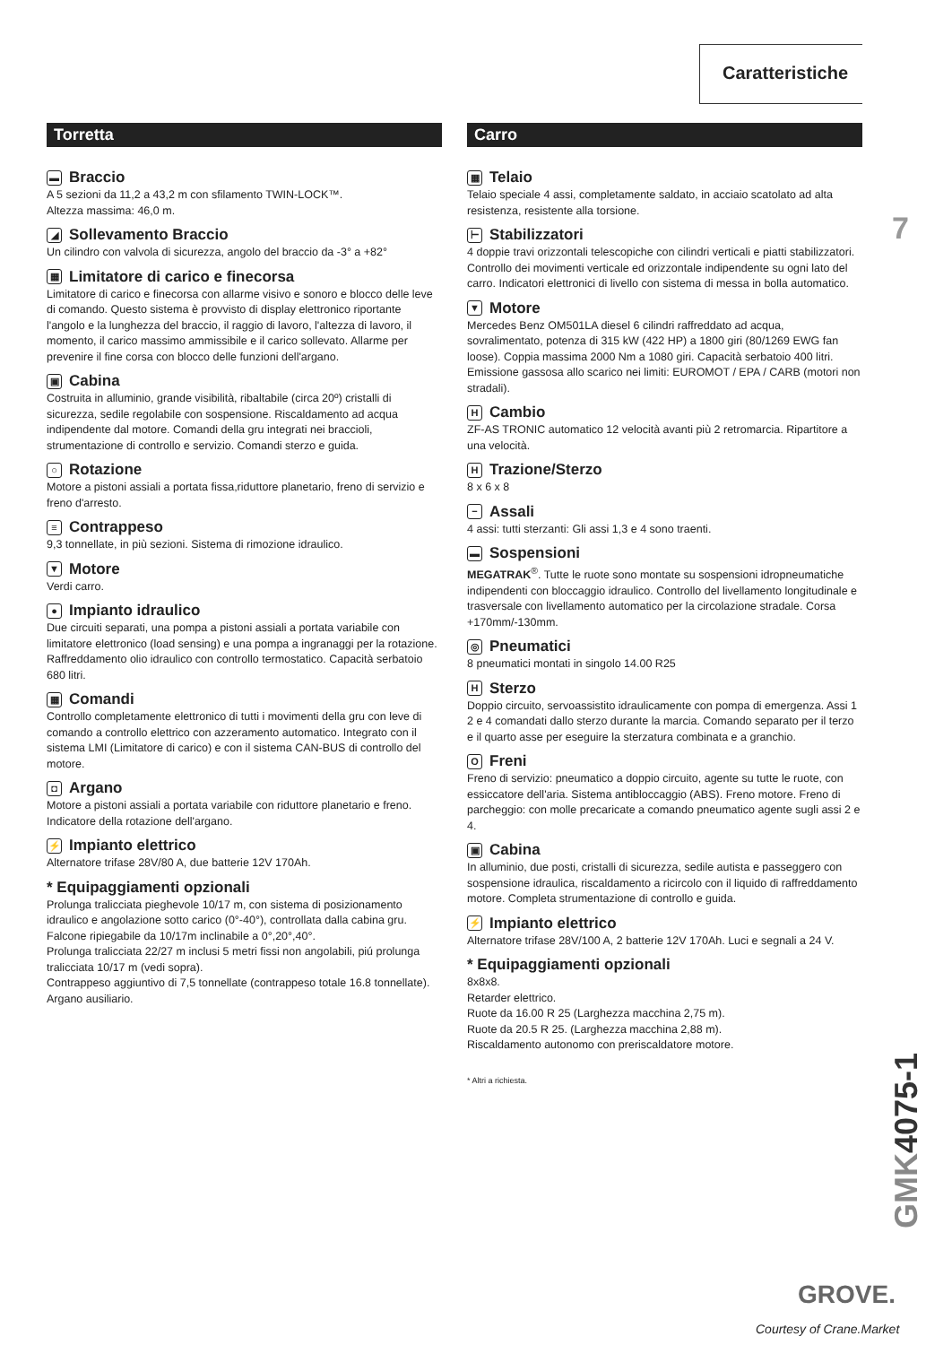Caratteristiche
7
Torretta
▬ Braccio
A 5 sezioni da 11,2 a 43,2 m con sfilamento TWIN-LOCK™.
Altezza massima: 46,0 m.
◢ Sollevamento Braccio
Un cilindro con valvola di sicurezza, angolo del braccio da -3° a +82°
▦ Limitatore di carico e finecorsa
Limitatore di carico e finecorsa con allarme visivo e sonoro e blocco delle leve di comando. Questo sistema è provvisto di display elettronico riportante l'angolo e la lunghezza del braccio, il raggio di lavoro, l'altezza di lavoro, il momento, il carico massimo ammissibile e il carico sollevato. Allarme per prevenire il fine corsa con blocco delle funzioni dell'argano.
▣ Cabina
Costruita in alluminio, grande visibilità, ribaltabile (circa 20º) cristalli di sicurezza, sedile regolabile con sospensione. Riscaldamento ad acqua indipendente dal motore. Comandi della gru integrati nei braccioli, strumentazione di controllo e servizio. Comandi sterzo e guida.
○ Rotazione
Motore a pistoni assiali a portata fissa,riduttore planetario, freno di servizio e freno d'arresto.
≡ Contrappeso
9,3 tonnellate, in più sezioni. Sistema di rimozione idraulico.
▼ Motore
Verdi carro.
● Impianto idraulico
Due circuiti separati, una pompa a pistoni assiali a portata variabile con limitatore elettronico (load sensing) e una pompa a ingranaggi per la rotazione. Raffreddamento olio idraulico con controllo termostatico. Capacità serbatoio 680 litri.
▦ Comandi
Controllo completamente elettronico di tutti i movimenti della gru con leve di comando a controllo elettrico con azzeramento automatico. Integrato con il sistema LMI (Limitatore di carico) e con il sistema CAN-BUS di controllo del motore.
◘ Argano
Motore a pistoni assiali a portata variabile con riduttore planetario e freno. Indicatore della rotazione dell'argano.
⚡ Impianto elettrico
Alternatore trifase 28V/80 A, due batterie 12V 170Ah.
* Equipaggiamenti opzionali
Prolunga tralicciata pieghevole 10/17 m, con sistema di posizionamento idraulico e angolazione sotto carico (0°-40°), controllata dalla cabina gru.
Falcone ripiegabile da 10/17m inclinabile a 0°,20°,40°.
Prolunga tralicciata 22/27 m inclusi 5 metri fissi non angolabili, piú prolunga tralicciata 10/17 m (vedi sopra).
Contrappeso aggiuntivo di 7,5 tonnellate (contrappeso totale 16.8 tonnellate).
Argano ausiliario.
Carro
▦ Telaio
Telaio speciale 4 assi, completamente saldato, in acciaio scatolato ad alta resistenza, resistente alla torsione.
⊢ Stabilizzatori
4 doppie travi orizzontali telescopiche con cilindri verticali e piatti stabilizzatori. Controllo dei movimenti verticale ed orizzontale indipendente su ogni lato del carro. Indicatori elettronici di livello con sistema di messa in bolla automatico.
▼ Motore
Mercedes Benz OM501LA diesel 6 cilindri raffreddato ad acqua, sovralimentato, potenza di 315 kW (422 HP) a 1800 giri (80/1269 EWG fan loose). Coppia massima 2000 Nm a 1080 giri. Capacità serbatoio 400 litri. Emissione gassosa allo scarico nei limiti: EUROMOT / EPA / CARB (motori non stradali).
H Cambio
ZF-AS TRONIC automatico 12 velocità avanti più 2 retromarcia. Ripartitore a una velocità.
H Trazione/Sterzo
8 x 6 x 8
− Assali
4 assi: tutti sterzanti: Gli assi 1,3 e 4 sono traenti.
▬ Sospensioni
MEGATRAK<sup>®</sup>. Tutte le ruote sono montate su sospensioni idropneumatiche indipendenti con bloccaggio idraulico. Controllo del livellamento longitudinale e trasversale con livellamento automatico per la circolazione stradale. Corsa +170mm/-130mm.
◎ Pneumatici
8 pneumatici montati in singolo 14.00 R25
H Sterzo
Doppio circuito, servoassistito idraulicamente con pompa di emergenza. Assi 1 2 e 4 comandati dallo sterzo durante la marcia. Comando separato per il terzo e il quarto asse per eseguire la sterzatura combinata e a granchio.
O Freni
Freno di servizio: pneumatico a doppio circuito, agente su tutte le ruote, con essiccatore dell'aria. Sistema antibloccaggio (ABS). Freno motore. Freno di parcheggio: con molle precaricate a comando pneumatico agente sugli assi 2 e 4.
▣ Cabina
In alluminio, due posti, cristalli di sicurezza, sedile autista e passeggero con sospensione idraulica, riscaldamento a ricircolo con il liquido di raffreddamento motore. Completa strumentazione di controllo e guida.
⚡ Impianto elettrico
Alternatore trifase 28V/100 A, 2 batterie 12V 170Ah. Luci e segnali a 24 V.
* Equipaggiamenti opzionali
8x8x8.
Retarder elettrico.
Ruote da 16.00 R 25 (Larghezza macchina 2,75 m).
Ruote da 20.5 R 25. (Larghezza macchina 2,88 m).
Riscaldamento autonomo con preriscaldatore motore.
* Altri a richiesta.
GMK4075-1
GROVE.
Courtesy of Crane.Market